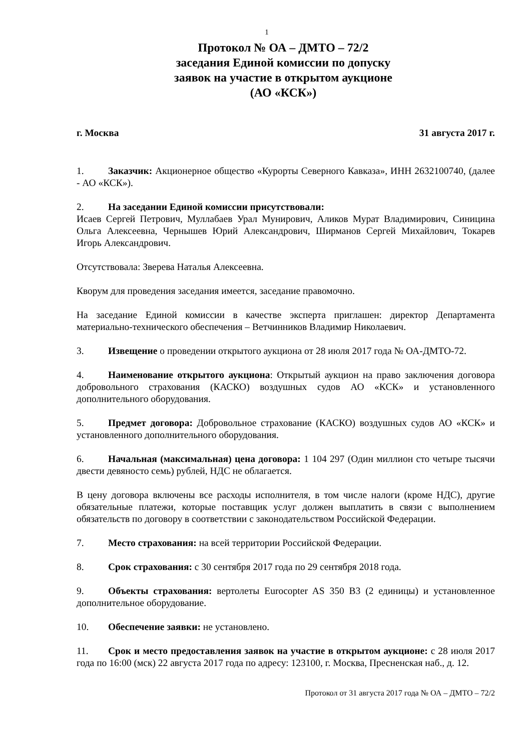1
Протокол № ОА – ДМТО – 72/2
заседания Единой комиссии по допуску
заявок на участие в открытом аукционе
(АО «КСК»)
г. Москва 31 августа 2017 г.
1. Заказчик: Акционерное общество «Курорты Северного Кавказа», ИНН 2632100740, (далее - АО «КСК»).
2. На заседании Единой комиссии присутствовали:
Исаев Сергей Петрович, Муллабаев Урал Мунирович, Аликов Мурат Владимирович, Синицина Ольга Алексеевна, Чернышев Юрий Александрович, Ширманов Сергей Михайлович, Токарев Игорь Александрович.
Отсутствовала: Зверева Наталья Алексеевна.
Кворум для проведения заседания имеется, заседание правомочно.
На заседание Единой комиссии в качестве эксперта приглашен: директор Департамента материально-технического обеспечения – Ветчинников Владимир Николаевич.
3. Извещение о проведении открытого аукциона от 28 июля 2017 года № ОА-ДМТО-72.
4. Наименование открытого аукциона: Открытый аукцион на право заключения договора добровольного страхования (КАСКО) воздушных судов АО «КСК» и установленного дополнительного оборудования.
5. Предмет договора: Добровольное страхование (КАСКО) воздушных судов АО «КСК» и установленного дополнительного оборудования.
6. Начальная (максимальная) цена договора: 1 104 297 (Один миллион сто четыре тысячи двести девяносто семь) рублей, НДС не облагается.
В цену договора включены все расходы исполнителя, в том числе налоги (кроме НДС), другие обязательные платежи, которые поставщик услуг должен выплатить в связи с выполнением обязательств по договору в соответствии с законодательством Российской Федерации.
7. Место страхования: на всей территории Российской Федерации.
8. Срок страхования: с 30 сентября 2017 года по 29 сентября 2018 года.
9. Объекты страхования: вертолеты Eurocopter AS 350 B3 (2 единицы) и установленное дополнительное оборудование.
10. Обеспечение заявки: не установлено.
11. Срок и место предоставления заявок на участие в открытом аукционе: с 28 июля 2017 года по 16:00 (мск) 22 августа 2017 года по адресу: 123100, г. Москва, Пресненская наб., д. 12.
Протокол от 31 августа 2017 года № ОА – ДМТО – 72/2